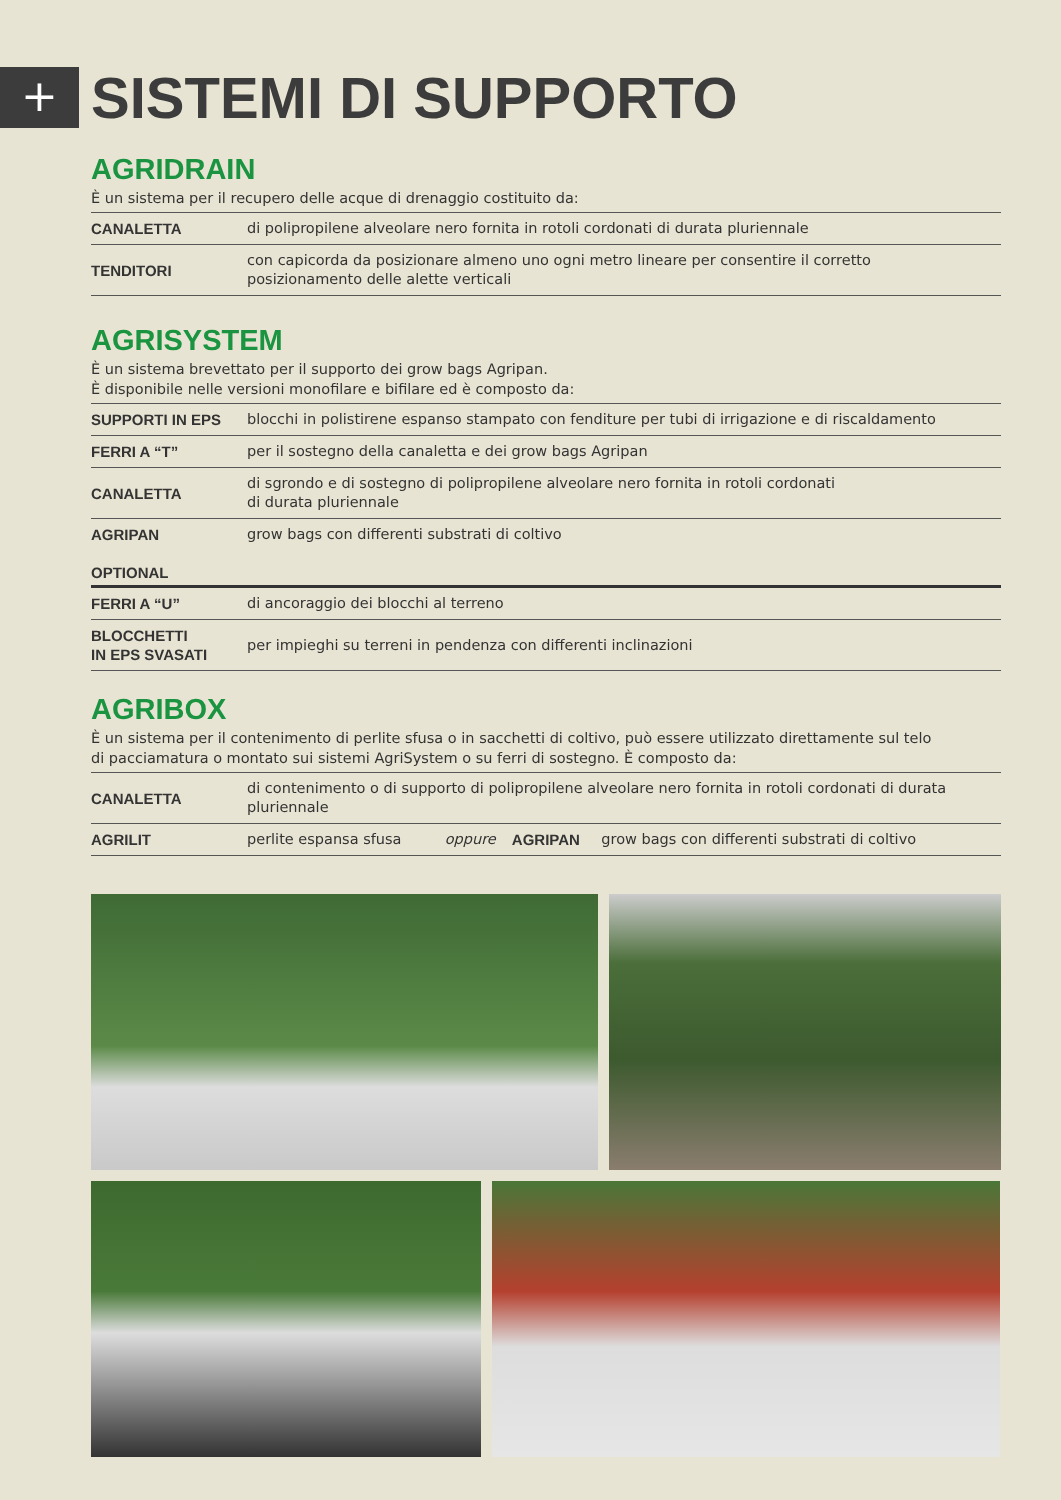+
SISTEMI DI SUPPORTO
AGRIDRAIN
È un sistema per il recupero delle acque di drenaggio costituito da:
| CANALETTA | di polipropilene alveolare nero fornita in rotoli cordonati di durata pluriennale |
| TENDITORI | con capicorda da posizionare almeno uno ogni metro lineare per consentire il corretto posizionamento delle alette verticali |
AGRISYSTEM
È un sistema brevettato per il supporto dei grow bags Agripan.
È disponibile nelle versioni monofilare e bifilare ed è composto da:
| SUPPORTI IN EPS | blocchi in polistirene espanso stampato con fenditure per tubi di irrigazione e di riscaldamento |
| FERRI A “T” | per il sostegno della canaletta e dei grow bags Agripan |
| CANALETTA | di sgrondo e di sostegno di polipropilene alveolare nero fornita in rotoli cordonati di durata pluriennale |
| AGRIPAN | grow bags con differenti substrati di coltivo |
OPTIONAL
| FERRI A “U” | di ancoraggio dei blocchi al terreno |
| BLOCCHETTI IN EPS SVASATI | per impieghi su terreni in pendenza con differenti inclinazioni |
AGRIBOX
È un sistema per il contenimento di perlite sfusa o in sacchetti di coltivo, può essere utilizzato direttamente sul telo
di pacciamatura o montato sui sistemi AgriSystem o su ferri di sostegno. È composto da:
| CANALETTA | di contenimento o di supporto di polipropilene alveolare nero fornita in rotoli cordonati di durata pluriennale | | | |
| AGRILIT | perlite espansa sfusa | oppure | AGRIPAN | grow bags con differenti substrati di coltivo |